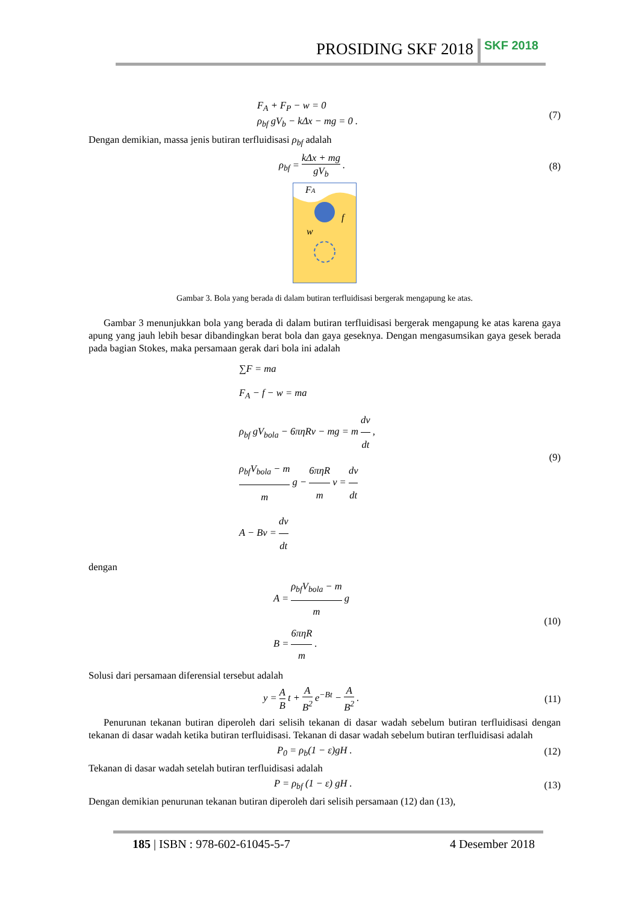PROSIDING SKF 2018 SKF 2018
F<sub>A</sub> + F<sub>P</sub> − w = 0
ρ<sub>bf</sub> gV<sub>b</sub> − kΔx − mg = 0 . (7)
Dengan demikian, massa jenis butiran terfluidisasi ρ<sub>bf</sub> adalah
ρ<sub>bf</sub> = kΔx + mg gV<sub>b</sub> . (8)
FA
w
f
Gambar 3. Bola yang berada di dalam butiran terfluidisasi bergerak mengapung ke atas.
Gambar 3 menunjukkan bola yang berada di dalam butiran terfluidisasi bergerak mengapung ke atas karena gaya apung yang jauh lebih besar dibandingkan berat bola dan gaya geseknya. Dengan mengasumsikan gaya gesek berada pada bagian Stokes, maka persamaan gerak dari bola ini adalah
∑F = ma
F<sub>A</sub> − f − w = ma
ρ<sub>bf</sub> gV<sub>bola</sub> − 6πηRv − mg = m dv dt ,
ρ<sub>bf</sub>V<sub>bola</sub> − m m g − 6πηR m v = dv dt
A − Bv = dv dt (9)
dengan
A = ρ<sub>bf</sub>V<sub>bola</sub> − m m g
B = 6πηR m . (10)
Solusi dari persamaan diferensial tersebut adalah
y = A B t + A B<sup>2</sup> e<sup>−Bt</sup> − A B<sup>2</sup> . (11)
Penurunan tekanan butiran diperoleh dari selisih tekanan di dasar wadah sebelum butiran terfluidisasi dengan tekanan di dasar wadah ketika butiran terfluidisasi. Tekanan di dasar wadah sebelum butiran terfluidisasi adalah
P<sub>0</sub> = ρ<sub>b</sub>(1 − ε)gH . (12)
Tekanan di dasar wadah setelah butiran terfluidisasi adalah
P = ρ<sub>bf</sub> (1 − ε) gH . (13)
Dengan demikian penurunan tekanan butiran diperoleh dari selisih persamaan (12) dan (13),
185 | ISBN : 978-602-61045-5-7 4 Desember 2018